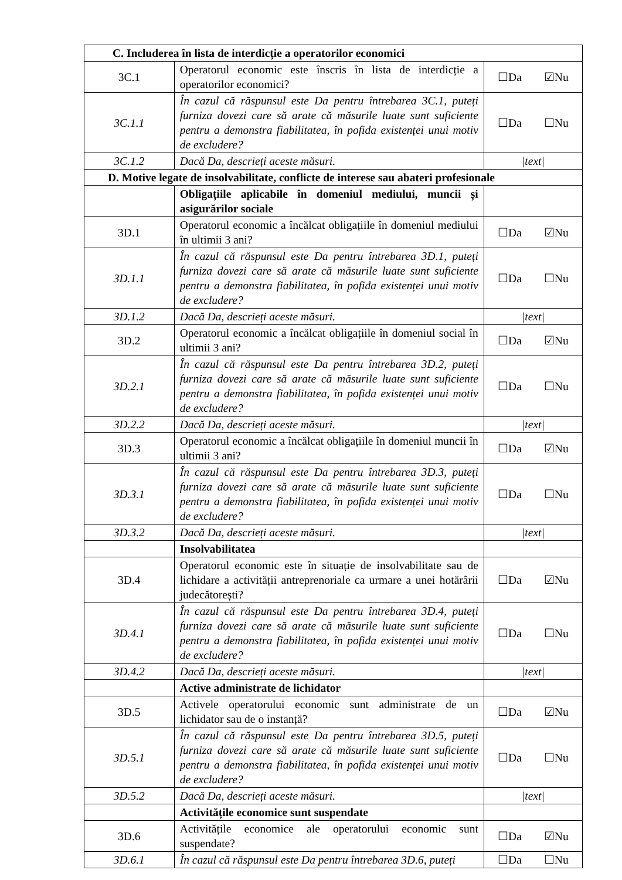| C. Includerea în lista de interdicție a operatorilor economici | | |
| 3C.1 | Operatorul economic este înscris în lista de interdicție a operatorilor economici? | ☐Da ☑Nu |
| 3C.1.1 | În cazul că răspunsul este Da pentru întrebarea 3C.1, puteți furniza dovezi care să arate că măsurile luate sunt suficiente pentru a demonstra fiabilitatea, în pofida existenței unui motiv de excludere? | ☐Da ☐Nu |
| 3C.1.2 | Dacă Da, descrieți aceste măsuri. | /text/ |
| D. Motive legate de insolvabilitate, conflicte de interese sau abateri profesionale | | |
| | Obligațiile aplicabile în domeniul mediului, muncii și asigurărilor sociale | |
| 3D.1 | Operatorul economic a încălcat obligațiile în domeniul mediului în ultimii 3 ani? | ☐Da ☑Nu |
| 3D.1.1 | În cazul că răspunsul este Da pentru întrebarea 3D.1, puteți furniza dovezi care să arate că măsurile luate sunt suficiente pentru a demonstra fiabilitatea, în pofida existenței unui motiv de excludere? | ☐Da ☐Nu |
| 3D.1.2 | Dacă Da, descrieți aceste măsuri. | /text/ |
| 3D.2 | Operatorul economic a încălcat obligațiile în domeniul social în ultimii 3 ani? | ☐Da ☑Nu |
| 3D.2.1 | În cazul că răspunsul este Da pentru întrebarea 3D.2, puteți furniza dovezi care să arate că măsurile luate sunt suficiente pentru a demonstra fiabilitatea, în pofida existenței unui motiv de excludere? | ☐Da ☐Nu |
| 3D.2.2 | Dacă Da, descrieți aceste măsuri. | /text/ |
| 3D.3 | Operatorul economic a încălcat obligațiile în domeniul muncii în ultimii 3 ani? | ☐Da ☑Nu |
| 3D.3.1 | În cazul că răspunsul este Da pentru întrebarea 3D.3, puteți furniza dovezi care să arate că măsurile luate sunt suficiente pentru a demonstra fiabilitatea, în pofida existenței unui motiv de excludere? | ☐Da ☐Nu |
| 3D.3.2 | Dacă Da, descrieți aceste măsuri. | /text/ |
| | Insolvabilitatea | |
| 3D.4 | Operatorul economic este în situație de insolvabilitate sau de lichidare a activității antreprenoriale ca urmare a unei hotărârii judecătorești? | ☐Da ☑Nu |
| 3D.4.1 | În cazul că răspunsul este Da pentru întrebarea 3D.4, puteți furniza dovezi care să arate că măsurile luate sunt suficiente pentru a demonstra fiabilitatea, în pofida existenței unui motiv de excludere? | ☐Da ☐Nu |
| 3D.4.2 | Dacă Da, descrieți aceste măsuri. | /text/ |
| | Active administrate de lichidator | |
| 3D.5 | Activele operatorului economic sunt administrate de un lichidator sau de o instanță? | ☐Da ☑Nu |
| 3D.5.1 | În cazul că răspunsul este Da pentru întrebarea 3D.5, puteți furniza dovezi care să arate că măsurile luate sunt suficiente pentru a demonstra fiabilitatea, în pofida existenței unui motiv de excludere? | ☐Da ☐Nu |
| 3D.5.2 | Dacă Da, descrieți aceste măsuri. | /text/ |
| | Activitățile economice sunt suspendate | |
| 3D.6 | Activitățile economice ale operatorului economic sunt suspendate? | ☐Da ☑Nu |
| 3D.6.1 | În cazul că răspunsul este Da pentru întrebarea 3D.6, puteți | ☐Da ☐Nu |